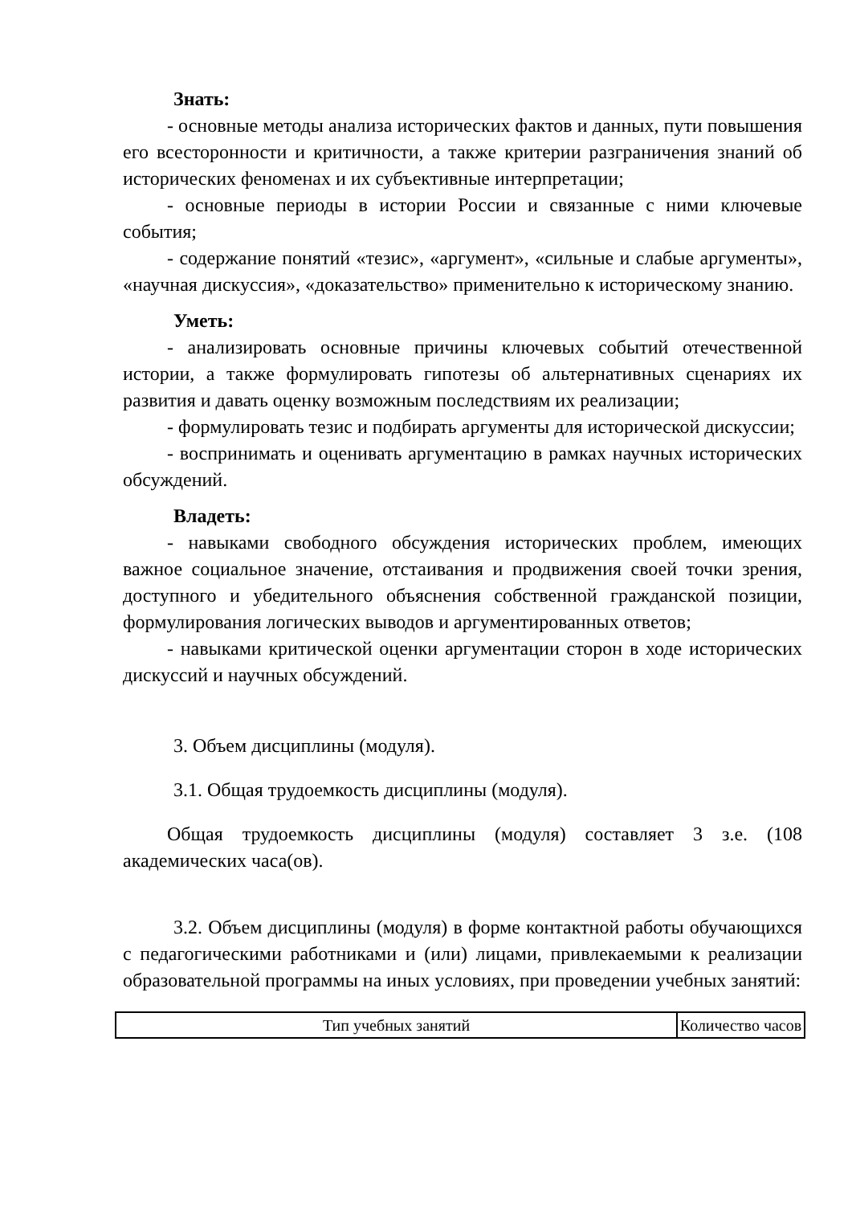Знать:
- основные методы анализа исторических фактов и данных, пути повышения его всесторонности и критичности, а также критерии разграничения знаний об исторических феноменах и их субъективные интерпретации;
- основные периоды в истории России и связанные с ними ключевые события;
- содержание понятий «тезис», «аргумент», «сильные и слабые аргументы», «научная дискуссия», «доказательство» применительно к историческому знанию.
Уметь:
- анализировать основные причины ключевых событий отечественной истории, а также формулировать гипотезы об альтернативных сценариях их развития и давать оценку возможным последствиям их реализации;
- формулировать тезис и подбирать аргументы для исторической дискуссии;
- воспринимать и оценивать аргументацию в рамках научных исторических обсуждений.
Владеть:
- навыками свободного обсуждения исторических проблем, имеющих важное социальное значение, отстаивания и продвижения своей точки зрения, доступного и убедительного объяснения собственной гражданской позиции, формулирования логических выводов и аргументированных ответов;
- навыками критической оценки аргументации сторон в ходе исторических дискуссий и научных обсуждений.
3. Объем дисциплины (модуля).
3.1. Общая трудоемкость дисциплины (модуля).
Общая трудоемкость дисциплины (модуля) составляет 3 з.е. (108 академических часа(ов).
3.2. Объем дисциплины (модуля) в форме контактной работы обучающихся с педагогическими работниками и (или) лицами, привлекаемыми к реализации образовательной программы на иных условиях, при проведении учебных занятий:
| Тип учебных занятий | Количество часов |